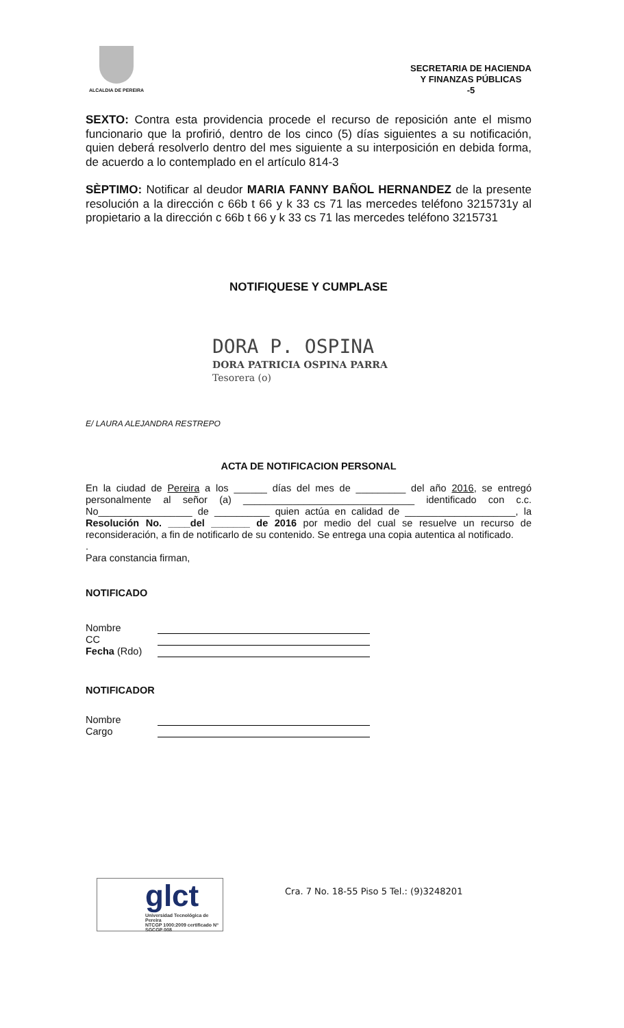ALCALDIA DE PEREIRA
SECRETARIA DE HACIENDA
Y FINANZAS PÚBLICAS
-5
SEXTO: Contra esta providencia procede el recurso de reposición ante el mismo funcionario que la profirió, dentro de los cinco (5) días siguientes a su notificación, quien deberá resolverlo dentro del mes siguiente a su interposición en debida forma, de acuerdo a lo contemplado en el artículo 814-3
SÈPTIMO: Notificar al deudor MARIA FANNY BAÑOL HERNANDEZ de la presente resolución a la dirección c 66b t 66 y k 33 cs 71 las mercedes teléfono 3215731y al propietario a la dirección c 66b t 66 y k 33 cs 71 las mercedes teléfono 3215731
NOTIFIQUESE Y CUMPLASE
DORA P. OSPINA
DORA PATRICIA OSPINA PARRA
Tesorera (o)
E/ LAURA ALEJANDRA RESTREPO
ACTA DE NOTIFICACION PERSONAL
En la ciudad de Pereira a los ______ días del mes de _________ del año 2016, se entregó personalmente al señor (a) _______________________________ identificado con c.c. No_________________ de __________ quien actúa en calidad de ____________________, la Resolución No. ____del _______ de 2016 por medio del cual se resuelve un recurso de reconsideración, a fin de notificarlo de su contenido. Se entrega una copia autentica al notificado.
.
Para constancia firman,
NOTIFICADO
Nombre
CC
Fecha (Rdo)
NOTIFICADOR
Nombre
Cargo
glct
Universidad Tecnológica de Pereira
NTCGP 1000:2009 certificado Nº SGCGP 008
Cra. 7 No. 18-55 Piso 5 Tel.: (9)3248201